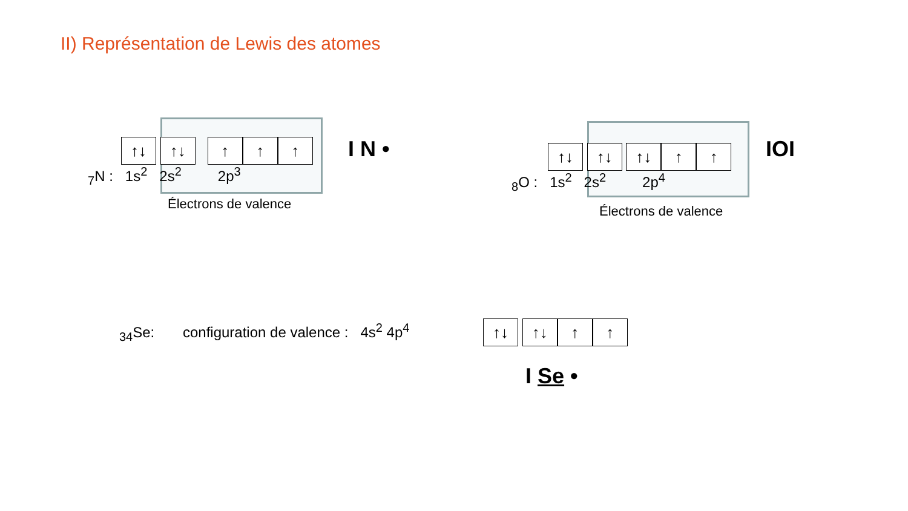II) Représentation de Lewis des atomes
↑↓ ↑↓ ↑ ↑ ↑
<sub>7</sub>N : 1s<sup>2</sup> 2s<sup>2</sup> 2p<sup>3</sup>
Électrons de valence
I N • ↑↓ ↑↓ ↑↓ ↑ ↑
<sub>8</sub>O : 1s<sup>2</sup> 2s<sup>2</sup> 2p<sup>4</sup>
Électrons de valence
IOI
<sub>34</sub>Se: configuration de valence : 4s<sup>2</sup> 4p<sup>4</sup>
↑↓ ↑↓ ↑ ↑
I Se •